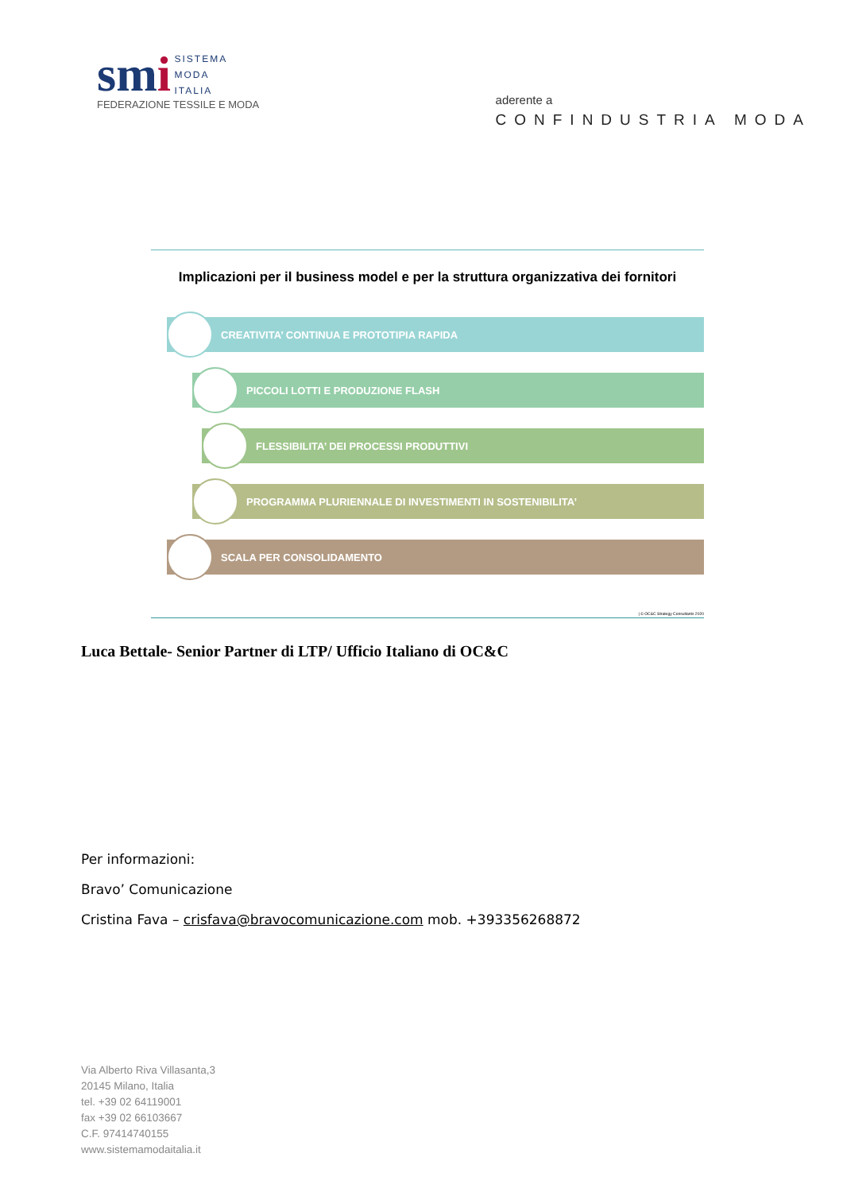smi
SISTEMA
MODA
ITALIA
FEDERAZIONE TESSILE E MODA
aderente a
CONFINDUSTRIA MODA
Implicazioni per il business model e per la struttura organizzativa dei fornitori
CREATIVITA’ CONTINUA E PROTOTIPIA RAPIDA
PICCOLI LOTTI E PRODUZIONE FLASH
FLESSIBILITA’ DEI PROCESSI PRODUTTIVI
PROGRAMMA PLURIENNALE DI INVESTIMENTI IN SOSTENIBILITA’
SCALA PER CONSOLIDAMENTO
| © OC&C Strategy Consultants 2020
Luca Bettale- Senior Partner di LTP/ Ufficio Italiano di OC&C
Per informazioni:
Bravo’ Comunicazione
Cristina Fava – crisfava@bravocomunicazione.com mob. +393356268872
Via Alberto Riva Villasanta,3
20145 Milano, Italia
tel. +39 02 64119001
fax +39 02 66103667
C.F. 97414740155
www.sistemamodaitalia.it